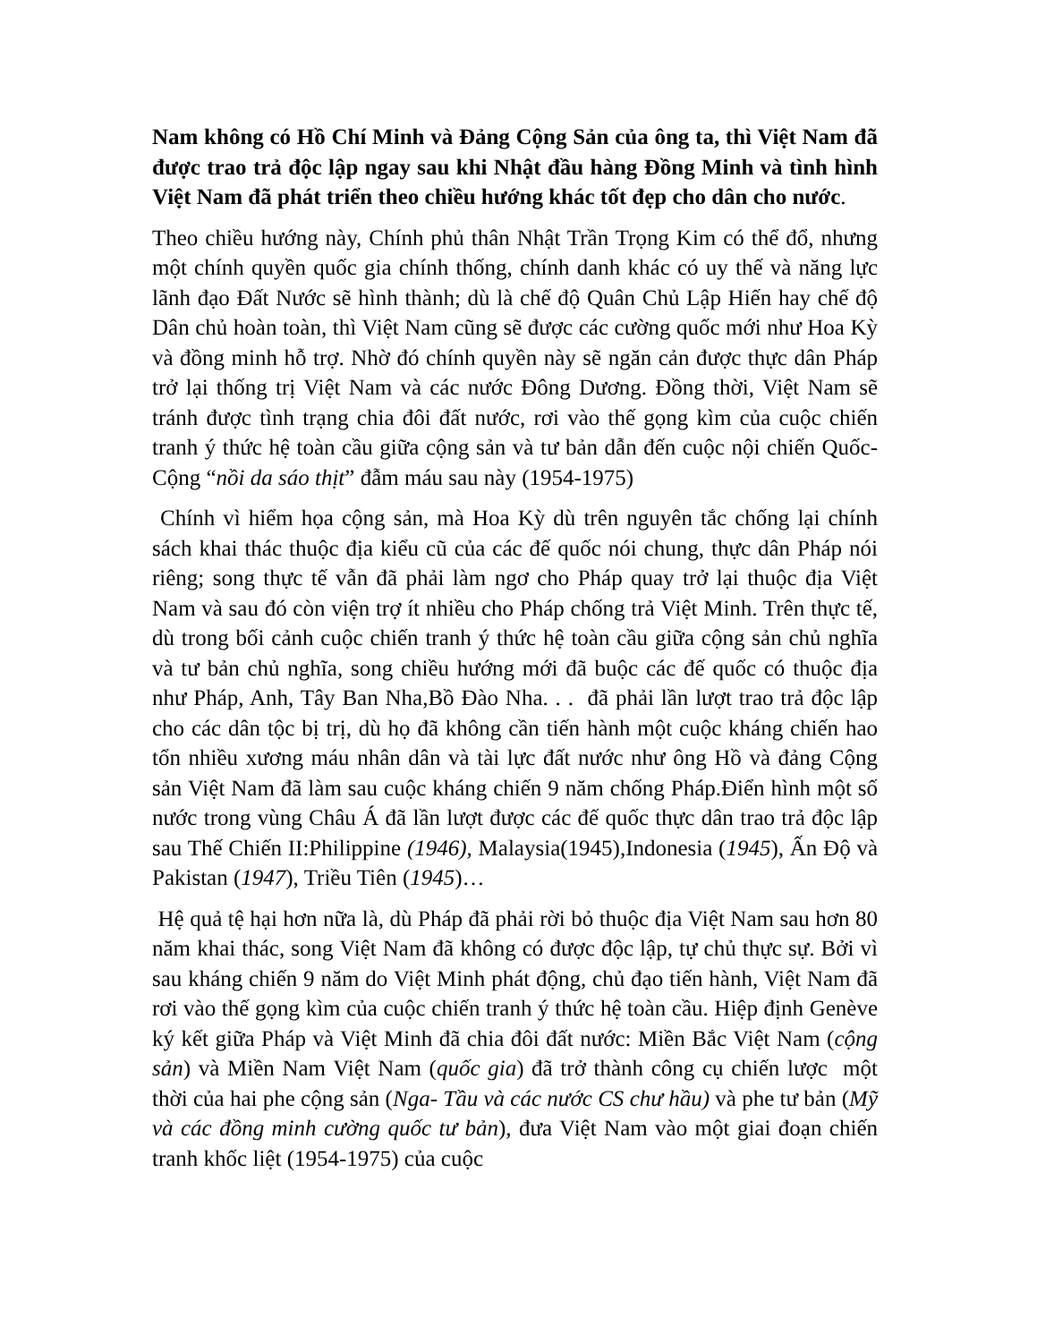Nam không có Hồ Chí Minh và Đảng Cộng Sản của ông ta, thì Việt Nam đã được trao trả độc lập ngay sau khi Nhật đầu hàng Đồng Minh và tình hình Việt Nam đã phát triển theo chiều hướng khác tốt đẹp cho dân cho nước.
Theo chiều hướng này, Chính phủ thân Nhật Trần Trọng Kim có thể đổ, nhưng một chính quyền quốc gia chính thống, chính danh khác có uy thế và năng lực lãnh đạo Đất Nước sẽ hình thành; dù là chế độ Quân Chủ Lập Hiến hay chế độ Dân chủ hoàn toàn, thì Việt Nam cũng sẽ được các cường quốc mới như Hoa Kỳ và đồng minh hỗ trợ. Nhờ đó chính quyền này sẽ ngăn cản được thực dân Pháp trở lại thống trị Việt Nam và các nước Đông Dương. Đồng thời, Việt Nam sẽ tránh được tình trạng chia đôi đất nước, rơi vào thế gọng kìm của cuộc chiến tranh ý thức hệ toàn cầu giữa cộng sản và tư bản dẫn đến cuộc nội chiến Quốc-Cộng “nồi da sáo thịt” đẫm máu sau này (1954-1975)
Chính vì hiểm họa cộng sản, mà Hoa Kỳ dù trên nguyên tắc chống lại chính sách khai thác thuộc địa kiểu cũ của các đế quốc nói chung, thực dân Pháp nói riêng; song thực tế vẫn đã phải làm ngơ cho Pháp quay trở lại thuộc địa Việt Nam và sau đó còn viện trợ ít nhiều cho Pháp chống trả Việt Minh. Trên thực tế, dù trong bối cảnh cuộc chiến tranh ý thức hệ toàn cầu giữa cộng sản chủ nghĩa và tư bản chủ nghĩa, song chiều hướng mới đã buộc các đế quốc có thuộc địa như Pháp, Anh, Tây Ban Nha,Bồ Đào Nha. . . đã phải lần lượt trao trả độc lập cho các dân tộc bị trị, dù họ đã không cần tiến hành một cuộc kháng chiến hao tổn nhiều xương máu nhân dân và tài lực đất nước như ông Hồ và đảng Cộng sản Việt Nam đã làm sau cuộc kháng chiến 9 năm chống Pháp.Điển hình một số nước trong vùng Châu Á đã lần lượt được các đế quốc thực dân trao trả độc lập sau Thế Chiến II:Philippine (1946), Malaysia(1945),Indonesia (1945), Ấn Độ và Pakistan (1947), Triều Tiên (1945)…
Hệ quả tệ hại hơn nữa là, dù Pháp đã phải rời bỏ thuộc địa Việt Nam sau hơn 80 năm khai thác, song Việt Nam đã không có được độc lập, tự chủ thực sự. Bởi vì sau kháng chiến 9 năm do Việt Minh phát động, chủ đạo tiến hành, Việt Nam đã rơi vào thế gọng kìm của cuộc chiến tranh ý thức hệ toàn cầu. Hiệp định Genève ký kết giữa Pháp và Việt Minh đã chia đôi đất nước: Miền Bắc Việt Nam (cộng sản) và Miền Nam Việt Nam (quốc gia) đã trở thành công cụ chiến lược một thời của hai phe cộng sản (Nga- Tầu và các nước CS chư hầu) và phe tư bản (Mỹ và các đồng minh cường quốc tư bản), đưa Việt Nam vào một giai đoạn chiến tranh khốc liệt (1954-1975) của cuộc